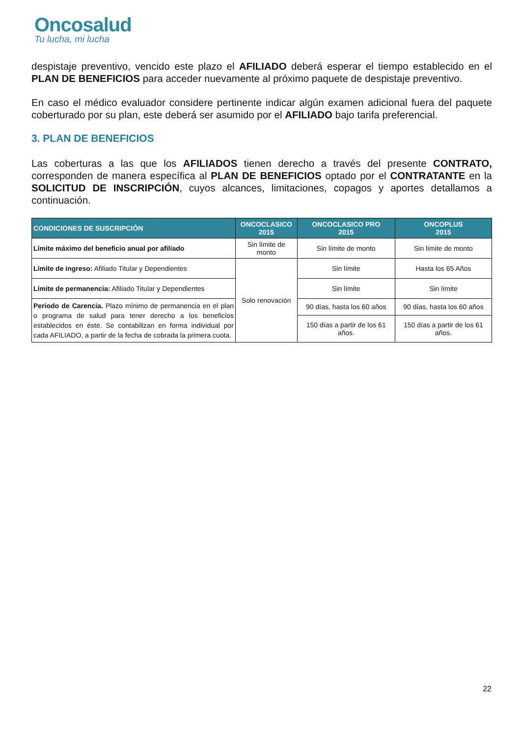Oncosalud
Tu lucha, mi lucha
despistaje preventivo, vencido este plazo el AFILIADO deberá esperar el tiempo establecido en el PLAN DE BENEFICIOS para acceder nuevamente al próximo paquete de despistaje preventivo.
En caso el médico evaluador considere pertinente indicar algún examen adicional fuera del paquete coberturado por su plan, este deberá ser asumido por el AFILIADO bajo tarifa preferencial.
3. PLAN DE BENEFICIOS
Las coberturas a las que los AFILIADOS tienen derecho a través del presente CONTRATO, corresponden de manera específica al PLAN DE BENEFICIOS optado por el CONTRATANTE en la SOLICITUD DE INSCRIPCIÓN, cuyos alcances, limitaciones, copagos y aportes detallamos a continuación.
| CONDICIONES DE SUSCRIPCIÓN | ONCOCLASICO 2015 | ONCOCLASICO PRO 2015 | ONCOPLUS 2015 |
| --- | --- | --- | --- |
| Límite máximo del beneficio anual por afiliado | Sin límite de monto | Sin límite de monto | Sin límite de monto |
| Límite de ingreso: Afiliado Titular y Dependientes | Solo renovación | Sin límite | Hasta los 65 Años |
| Límite de permanencia: Afiliado Titular y Dependientes | | Sin límite | Sin límite |
| Periodo de Carencia. Plazo mínimo de permanencia en el plan o programa de salud para tener derecho a los beneficios establecidos en éste. Se contabilizan en forma individual por cada AFILIADO, a partir de la fecha de cobrada la primera cuota. | | 90 días, hasta los 60 años | 90 días, hasta los 60 años |
| | | 150 días a partir de los 61 años. | 150 días a partir de los 61 años. |
22